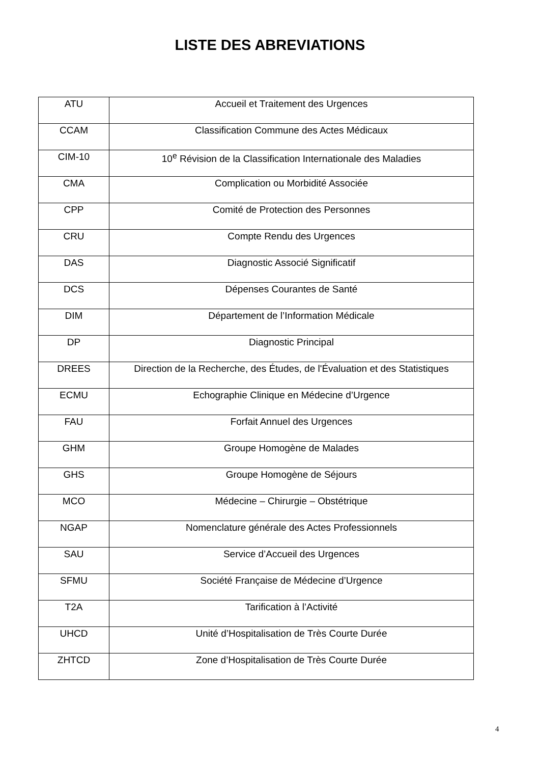LISTE DES ABREVIATIONS
| ATU | Accueil et Traitement des Urgences |
| CCAM | Classification Commune des Actes Médicaux |
| CIM-10 | 10<sup>e</sup> Révision de la Classification Internationale des Maladies |
| CMA | Complication ou Morbidité Associée |
| CPP | Comité de Protection des Personnes |
| CRU | Compte Rendu des Urgences |
| DAS | Diagnostic Associé Significatif |
| DCS | Dépenses Courantes de Santé |
| DIM | Département de l’Information Médicale |
| DP | Diagnostic Principal |
| DREES | Direction de la Recherche, des Études, de l'Évaluation et des Statistiques |
| ECMU | Echographie Clinique en Médecine d’Urgence |
| FAU | Forfait Annuel des Urgences |
| GHM | Groupe Homogène de Malades |
| GHS | Groupe Homogène de Séjours |
| MCO | Médecine – Chirurgie – Obstétrique |
| NGAP | Nomenclature générale des Actes Professionnels |
| SAU | Service d’Accueil des Urgences |
| SFMU | Société Française de Médecine d’Urgence |
| T2A | Tarification à l’Activité |
| UHCD | Unité d’Hospitalisation de Très Courte Durée |
| ZHTCD | Zone d’Hospitalisation de Très Courte Durée |
4